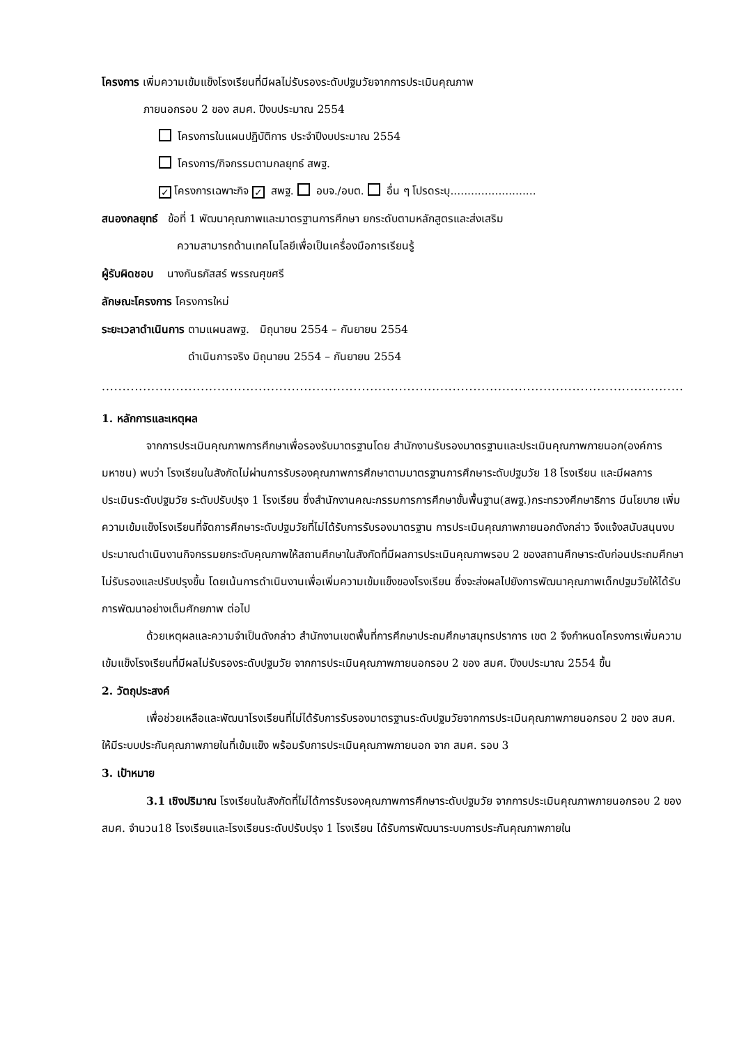โครงการ เพิ่มความเข้มแข็งโรงเรียนที่มีผลไม่รับรองระดับปฐมวัยจากการประเมินคุณภาพ
ภายนอกรอบ 2 ของ สมศ. ปีงบประมาณ 2554
โครงการในแผนปฏิบัติการ ประจำปีงบประมาณ 2554
โครงการ/กิจกรรมตามกลยุทธ์ สพฐ.
✓ โครงการเฉพาะกิจ ✓ สพฐ. อบจ./อบต. อื่น ๆ โปรดระบุ.........................
สนองกลยุทธ์ ข้อที่ 1 พัฒนาคุณภาพและมาตรฐานการศึกษา ยกระดับตามหลักสูตรและส่งเสริม
ความสามารถด้านเทคโนโลยีเพื่อเป็นเครื่องมือการเรียนรู้
ผู้รับผิดชอบ นางกันธภัสสร์ พรรณศุขศรี
ลักษณะโครงการ โครงการใหม่
ระยะเวลาดำเนินการ ตามแผนสพฐ. มิถุนายน 2554 – กันยายน 2554
ดำเนินการจริง มิถุนายน 2554 – กันยายน 2554
..................................................................................................................................................................
1. หลักการและเหตุผล
จากการประเมินคุณภาพการศึกษาเพื่อรองรับมาตรฐานโดย สำนักงานรับรองมาตรฐานและประเมินคุณภาพภายนอก(องค์การมหาชน) พบว่า โรงเรียนในสังกัดไม่ผ่านการรับรองคุณภาพการศึกษาตามมาตรฐานการศึกษาระดับปฐมวัย 18 โรงเรียน และมีผลการประเมินระดับปฐมวัย ระดับปรับปรุง 1 โรงเรียน ซึ่งสำนักงานคณะกรรมการการศึกษาขั้นพื้นฐาน(สพฐ.)กระทรวงศึกษาธิการ มีนโยบาย เพิ่มความเข้มแข็งโรงเรียนที่จัดการศึกษาระดับปฐมวัยที่ไม่ได้รับการรับรองมาตรฐาน การประเมินคุณภาพภายนอกดังกล่าว จึงแจ้งสนับสนุนงบประมาณดำเนินงานกิจกรรมยกระดับคุณภาพให้สถานศึกษาในสังกัดที่มีผลการประเมินคุณภาพรอบ 2 ของสถานศึกษาระดับก่อนประถมศึกษาไม่รับรองและปรับปรุงขึ้น โดยเน้นการดำเนินงานเพื่อเพิ่มความเข้มแข็งของโรงเรียน ซึ่งจะส่งผลไปยังการพัฒนาคุณภาพเด็กปฐมวัยให้ได้รับการพัฒนาอย่างเต็มศักยภาพ ต่อไป
ด้วยเหตุผลและความจำเป็นดังกล่าว สำนักงานเขตพื้นที่การศึกษาประถมศึกษาสมุทรปราการ เขต 2 จึงกำหนดโครงการเพิ่มความเข้มแข็งโรงเรียนที่มีผลไม่รับรองระดับปฐมวัย จากการประเมินคุณภาพภายนอกรอบ 2 ของ สมศ. ปีงบประมาณ 2554 ขึ้น
2. วัตถุประสงค์
เพื่อช่วยเหลือและพัฒนาโรงเรียนที่ไม่ได้รับการรับรองมาตรฐานระดับปฐมวัยจากการประเมินคุณภาพภายนอกรอบ 2 ของ สมศ. ให้มีระบบประกันคุณภาพภายในที่เข้มแข็ง พร้อมรับการประเมินคุณภาพภายนอก จาก สมศ. รอบ 3
3. เป้าหมาย
3.1 เชิงปริมาณ โรงเรียนในสังกัดที่ไม่ได้การรับรองคุณภาพการศึกษาระดับปฐมวัย จากการประเมินคุณภาพภายนอกรอบ 2 ของ สมศ. จำนวน18 โรงเรียนและโรงเรียนระดับปรับปรุง 1 โรงเรียน ได้รับการพัฒนาระบบการประกันคุณภาพภายใน